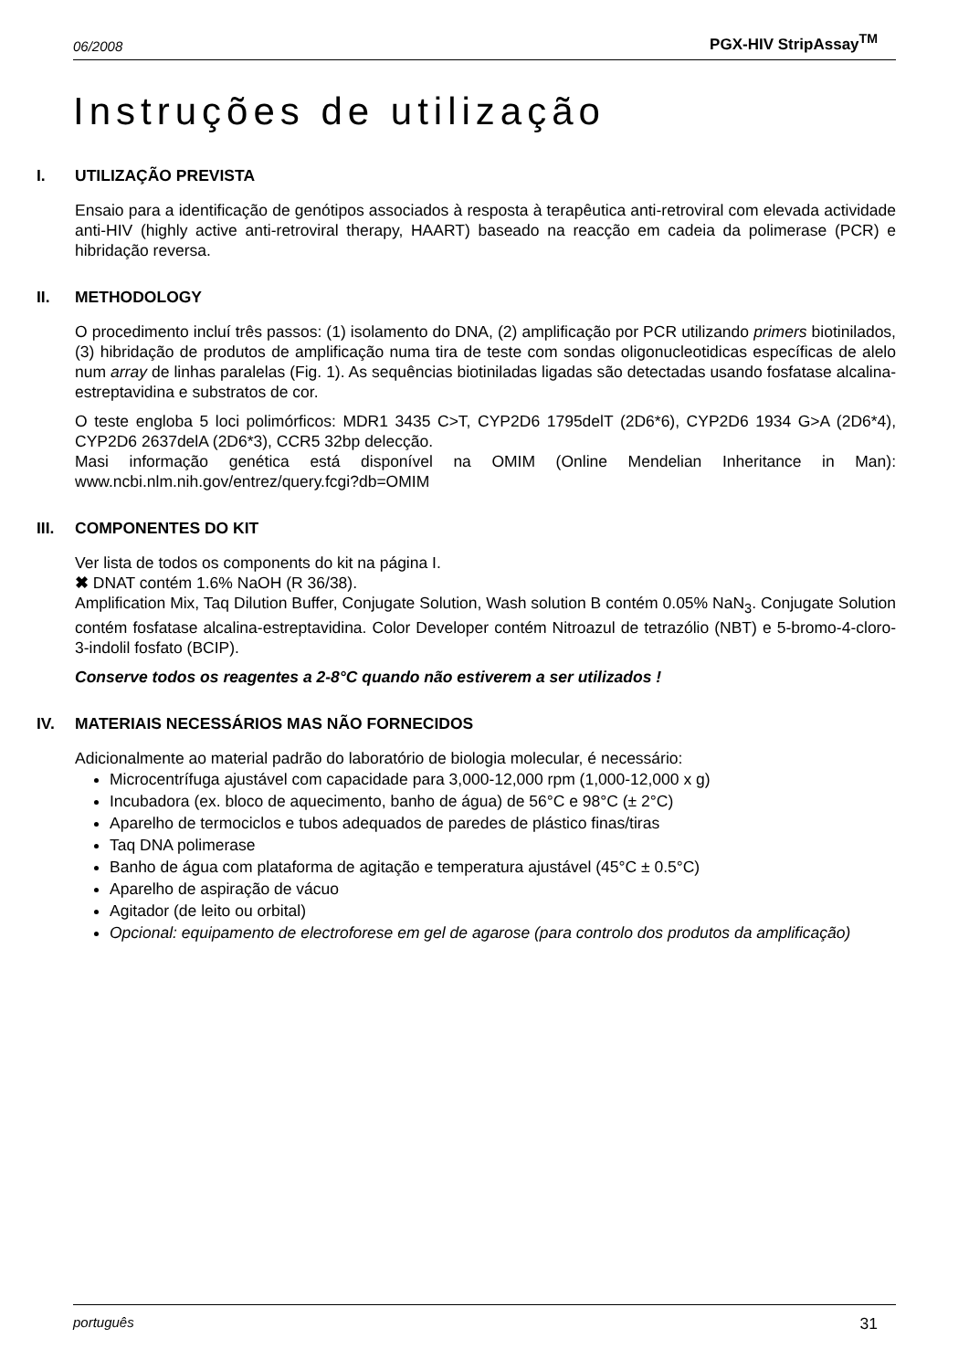06/2008 PGX-HIV StripAssay<sup>TM</sup>
Instruções de utilização
I. UTILIZAÇÃO PREVISTA
Ensaio para a identificação de genótipos associados à resposta à terapêutica anti-retroviral com elevada actividade anti-HIV (highly active anti-retroviral therapy, HAART) baseado na reacção em cadeia da polimerase (PCR) e hibridação reversa.
II. METHODOLOGY
O procedimento incluí três passos: (1) isolamento do DNA, (2) amplificação por PCR utilizando primers biotinilados, (3) hibridação de produtos de amplificação numa tira de teste com sondas oligonucleotidicas específicas de alelo num array de linhas paralelas (Fig. 1). As sequências biotiniladas ligadas são detectadas usando fosfatase alcalina-estreptavidina e substratos de cor.
O teste engloba 5 loci polimórficos: MDR1 3435 C>T, CYP2D6 1795delT (2D6*6), CYP2D6 1934 G>A (2D6*4), CYP2D6 2637delA (2D6*3), CCR5 32bp delecção.
Masi informação genética está disponível na OMIM (Online Mendelian Inheritance in Man): www.ncbi.nlm.nih.gov/entrez/query.fcgi?db=OMIM
III. COMPONENTES DO KIT
Ver lista de todos os components do kit na página I.
✖ DNAT contém 1.6% NaOH (R 36/38).
Amplification Mix, Taq Dilution Buffer, Conjugate Solution, Wash solution B contém 0.05% NaN<sub>3</sub>. Conjugate Solution contém fosfatase alcalina-estreptavidina. Color Developer contém Nitroazul de tetrazólio (NBT) e 5-bromo-4-cloro-3-indolil fosfato (BCIP).
Conserve todos os reagentes a 2-8°C quando não estiverem a ser utilizados !
IV. MATERIAIS NECESSÁRIOS MAS NÃO FORNECIDOS
Adicionalmente ao material padrão do laboratório de biologia molecular, é necessário:
Microcentrífuga ajustável com capacidade para 3,000-12,000 rpm (1,000-12,000 x g)
Incubadora (ex. bloco de aquecimento, banho de água) de 56°C e 98°C (± 2°C)
Aparelho de termociclos e tubos adequados de paredes de plástico finas/tiras
Taq DNA polimerase
Banho de água com plataforma de agitação e temperatura ajustável (45°C ± 0.5°C)
Aparelho de aspiração de vácuo
Agitador (de leito ou orbital)
Opcional: equipamento de electroforese em gel de agarose (para controlo dos produtos da amplificação)
português 31